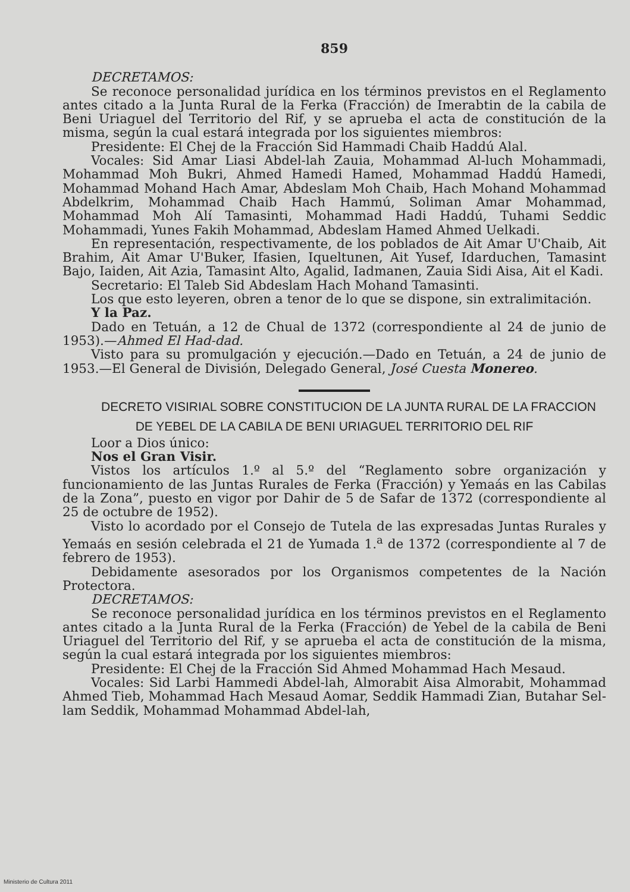859
DECRETAMOS:
Se reconoce personalidad jurídica en los términos previstos en el Reglamento antes citado a la Junta Rural de la Ferka (Fracción) de Imerabtin de la cabila de Beni Uriaguel del Territorio del Rif, y se aprueba el acta de constitución de la misma, según la cual estará integrada por los siguientes miembros:
Presidente: El Chej de la Fracción Sid Hammadi Chaib Haddú Alal.
Vocales: Sid Amar Liasi Abdel-lah Zauia, Mohammad Al-luch Mohammadi, Mohammad Moh Bukri, Ahmed Hamedi Hamed, Mohammad Haddú Hamedi, Mohammad Mohand Hach Amar, Abdeslam Moh Chaib, Hach Mohand Mohammad Abdelkrim, Mohammad Chaib Hach Hammú, Soliman Amar Mohammad, Mohammad Moh Alí Tamasinti, Mohammad Hadi Haddú, Tuhami Seddic Mohammadi, Yunes Fakih Mohammad, Abdeslam Hamed Ahmed Uelkadi.
En representación, respectivamente, de los poblados de Ait Amar U'Chaib, Ait Brahim, Ait Amar U'Buker, Ifasien, Iqueltunen, Ait Yusef, Idarduchen, Tamasint Bajo, Iaiden, Ait Azia, Tamasint Alto, Agalid, Iadmanen, Zauia Sidi Aisa, Ait el Kadi.
Secretario: El Taleb Sid Abdeslam Hach Mohand Tamasinti.
Los que esto leyeren, obren a tenor de lo que se dispone, sin extralimitación.
Y la Paz.
Dado en Tetuán, a 12 de Chual de 1372 (correspondiente al 24 de junio de 1953).—Ahmed El Had-dad.
Visto para su promulgación y ejecución.—Dado en Tetuán, a 24 de junio de 1953.—El General de División, Delegado General, José Cuesta Monereo.
DECRETO VISIRIAL SOBRE CONSTITUCION DE LA JUNTA RURAL DE LA FRACCION DE YEBEL DE LA CABILA DE BENI URIAGUEL TERRITORIO DEL RIF
Loor a Dios único:
Nos el Gran Visir.
Vistos los artículos 1.º al 5.º del “Reglamento sobre organización y funcionamiento de las Juntas Rurales de Ferka (Fracción) y Yemaás en las Cabilas de la Zona”, puesto en vigor por Dahir de 5 de Safar de 1372 (correspondiente al 25 de octubre de 1952).
Visto lo acordado por el Consejo de Tutela de las expresadas Juntas Rurales y Yemaás en sesión celebrada el 21 de Yumada 1.<sup>a</sup> de 1372 (correspondiente al 7 de febrero de 1953).
Debidamente asesorados por los Organismos competentes de la Nación Protectora.
DECRETAMOS:
Se reconoce personalidad jurídica en los términos previstos en el Reglamento antes citado a la Junta Rural de la Ferka (Fracción) de Yebel de la cabila de Beni Uriaguel del Territorio del Rif, y se aprueba el acta de constitución de la misma, según la cual estará integrada por los siguientes miembros:
Presidente: El Chej de la Fracción Sid Ahmed Mohammad Hach Mesaud.
Vocales: Sid Larbi Hammedi Abdel-lah, Almorabit Aisa Almorabit, Mohammad Ahmed Tieb, Mohammad Hach Mesaud Aomar, Seddik Hammadi Zian, Butahar Sel-lam Seddik, Mohammad Mohammad Abdel-lah,
Ministerio de Cultura 2011